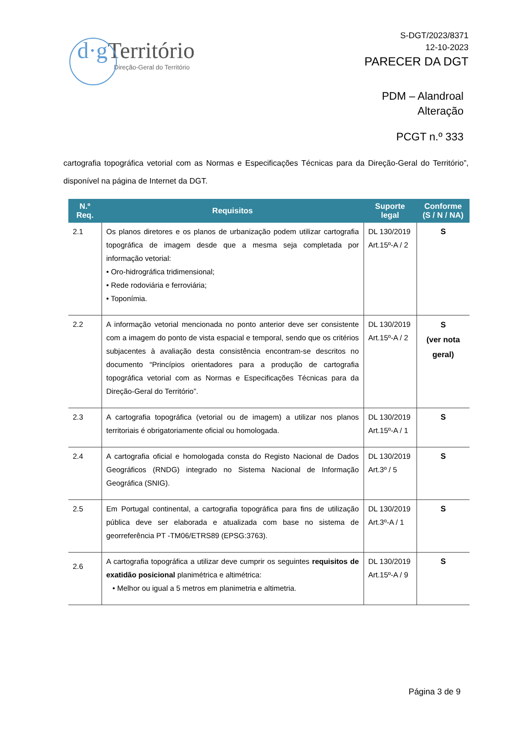d·g Território
Direção-Geral do Território
S-DGT/2023/8371
12-10-2023
PARECER DA DGT
PDM – Alandroal
Alteração
PCGT n.º 333
cartografia topográfica vetorial com as Normas e Especificações Técnicas para da Direção-Geral do Território”, disponível na página de Internet da DGT.
| N.º Req. | Requisitos | Suporte legal | Conforme (S / N / NA) |
| --- | --- | --- | --- |
| 2.1 | Os planos diretores e os planos de urbanização podem utilizar cartografia topográfica de imagem desde que a mesma seja completada por informação vetorial: • Oro-hidrográfica tridimensional; • Rede rodoviária e ferroviária; • Toponímia. | DL 130/2019 Art.15º-A / 2 | S |
| 2.2 | A informação vetorial mencionada no ponto anterior deve ser consistente com a imagem do ponto de vista espacial e temporal, sendo que os critérios subjacentes à avaliação desta consistência encontram-se descritos no documento “Princípios orientadores para a produção de cartografia topográfica vetorial com as Normas e Especificações Técnicas para da Direção-Geral do Território”. | DL 130/2019 Art.15º-A / 2 | S (ver nota geral) |
| 2.3 | A cartografia topográfica (vetorial ou de imagem) a utilizar nos planos territoriais é obrigatoriamente oficial ou homologada. | DL 130/2019 Art.15º-A / 1 | S |
| 2.4 | A cartografia oficial e homologada consta do Registo Nacional de Dados Geográficos (RNDG) integrado no Sistema Nacional de Informação Geográfica (SNIG). | DL 130/2019 Art.3º / 5 | S |
| 2.5 | Em Portugal continental, a cartografia topográfica para fins de utilização pública deve ser elaborada e atualizada com base no sistema de georreferência PT -TM06/ETRS89 (EPSG:3763). | DL 130/2019 Art.3º-A / 1 | S |
| 2.6 | A cartografia topográfica a utilizar deve cumprir os seguintes requisitos de exatidão posicional planimétrica e altimétrica: • Melhor ou igual a 5 metros em planimetria e altimetria. | DL 130/2019 Art.15º-A / 9 | S |
Página 3 de 9